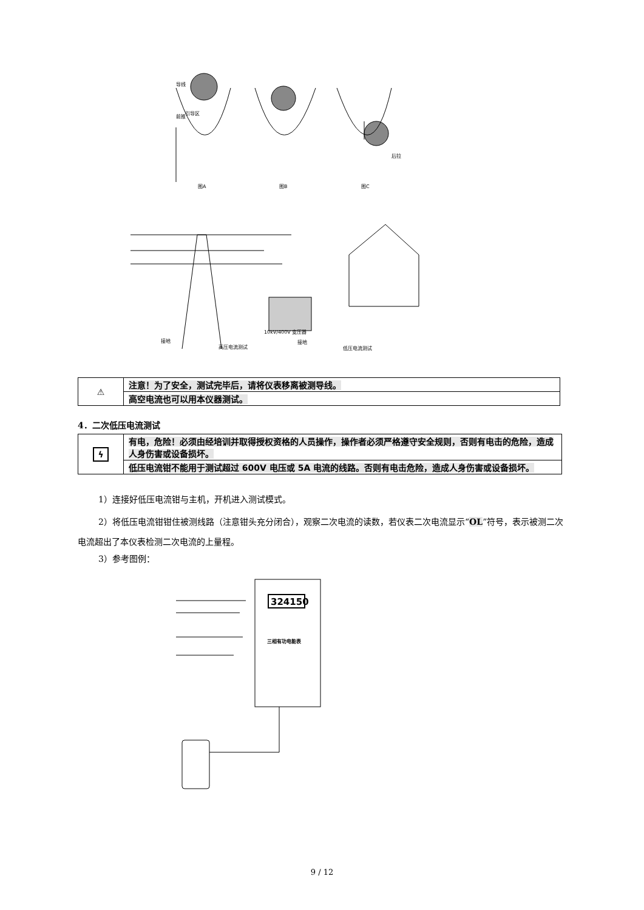前推
导线
引导区
后拉
图A
图B
图C
接地
高压电流测试
10kV/400V 变压器
接地
低压电流测试
| ⚠ | 注意！为了安全，测试完毕后，请将仪表移离被测导线。 |
| | 高空电流也可以用本仪器测试。 |
4．二次低压电流测试
| ϟ | 有电，危险！必须由经培训并取得授权资格的人员操作，操作者必须严格遵守安全规则，否则有电击的危险，造成人身伤害或设备损坏。 |
| | 低压电流钳不能用于测试超过 600V 电压或 5A 电流的线路。否则有电击危险，造成人身伤害或设备损坏。 |
1）连接好低压电流钳与主机，开机进入测试模式。
2）将低压电流钳钳住被测线路（注意钳头充分闭合），观察二次电流的读数，若仪表二次电流显示“OL”符号，表示被测二次电流超出了本仪表检测二次电流的上量程。
3）参考图例：
324150
三相有功电能表
9 / 12